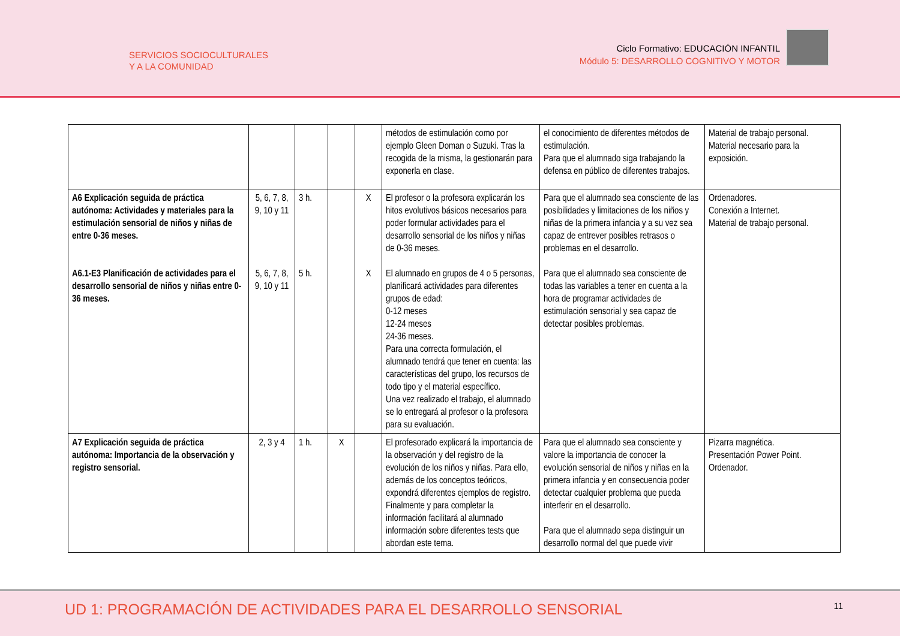SERVICIOS SOCIOCULTURALES
Y A LA COMUNIDAD
Ciclo Formativo: EDUCACIÓN INFANTIL
Módulo 5: DESARROLLO COGNITIVO Y MOTOR
| | | | | | métodos de estimulación como por ejemplo Gleen Doman o Suzuki. Tras la recogida de la misma, la gestionarán para exponerla en clase. | el conocimiento de diferentes métodos de estimulación. Para que el alumnado siga trabajando la defensa en público de diferentes trabajos. | Material de trabajo personal. Material necesario para la exposición. |
| A6 Explicación seguida de práctica autónoma: Actividades y materiales para la estimulación sensorial de niños y niñas de entre 0-36 meses. A6.1-E3 Planificación de actividades para el desarrollo sensorial de niños y niñas entre 0-36 meses. | 5, 6, 7, 8, 9, 10 y 11 5, 6, 7, 8, 9, 10 y 11 | 3 h. 5 h. | | X X | El profesor o la profesora explicarán los hitos evolutivos básicos necesarios para poder formular actividades para el desarrollo sensorial de los niños y niñas de 0-36 meses. El alumnado en grupos de 4 o 5 personas, planificará actividades para diferentes grupos de edad: 0-12 meses 12-24 meses 24-36 meses. Para una correcta formulación, el alumnado tendrá que tener en cuenta: las características del grupo, los recursos de todo tipo y el material específico. Una vez realizado el trabajo, el alumnado se lo entregará al profesor o la profesora para su evaluación. | Para que el alumnado sea consciente de las posibilidades y limitaciones de los niños y niñas de la primera infancia y a su vez sea capaz de entrever posibles retrasos o problemas en el desarrollo. Para que el alumnado sea consciente de todas las variables a tener en cuenta a la hora de programar actividades de estimulación sensorial y sea capaz de detectar posibles problemas. | Ordenadores. Conexión a Internet. Material de trabajo personal. |
| A7 Explicación seguida de práctica autónoma: Importancia de la observación y registro sensorial. | 2, 3 y 4 | 1 h. | X | | El profesorado explicará la importancia de la observación y del registro de la evolución de los niños y niñas. Para ello, además de los conceptos teóricos, expondrá diferentes ejemplos de registro. Finalmente y para completar la información facilitará al alumnado información sobre diferentes tests que abordan este tema. | Para que el alumnado sea consciente y valore la importancia de conocer la evolución sensorial de niños y niñas en la primera infancia y en consecuencia poder detectar cualquier problema que pueda interferir en el desarrollo. Para que el alumnado sepa distinguir un desarrollo normal del que puede vivir | Pizarra magnética. Presentación Power Point. Ordenador. |
UD 1: PROGRAMACIÓN DE ACTIVIDADES PARA EL DESARROLLO SENSORIAL
11